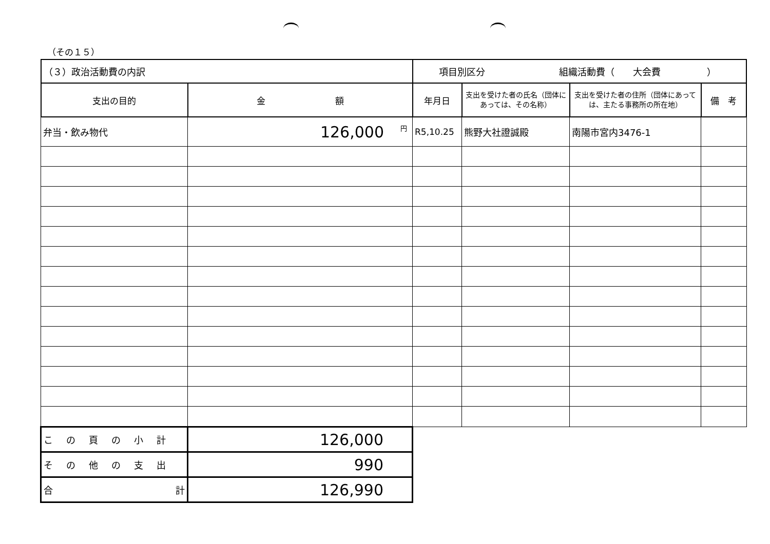（その１５）
| （３）政治活動費の内訳 | | 項目別区分 組織活動費（ 大会費 ） | | | |
| 支出の目的 | 金 額 | 年月日 | 支出を受けた者の氏名（団体にあっては、その名称） | 支出を受けた者の住所（団体にあっては、主たる事務所の所在地） | 備 考 |
| 弁当・飲み物代 | 円 126,000 | R5,10.25 | 熊野大社證誠殿 | 南陽市宮内3476-1 | |
| この頁の小計 | 126,000 | | | | |
| その他の支出 | 990 | | | | |
| 合 計 | 126,990 | | | | |